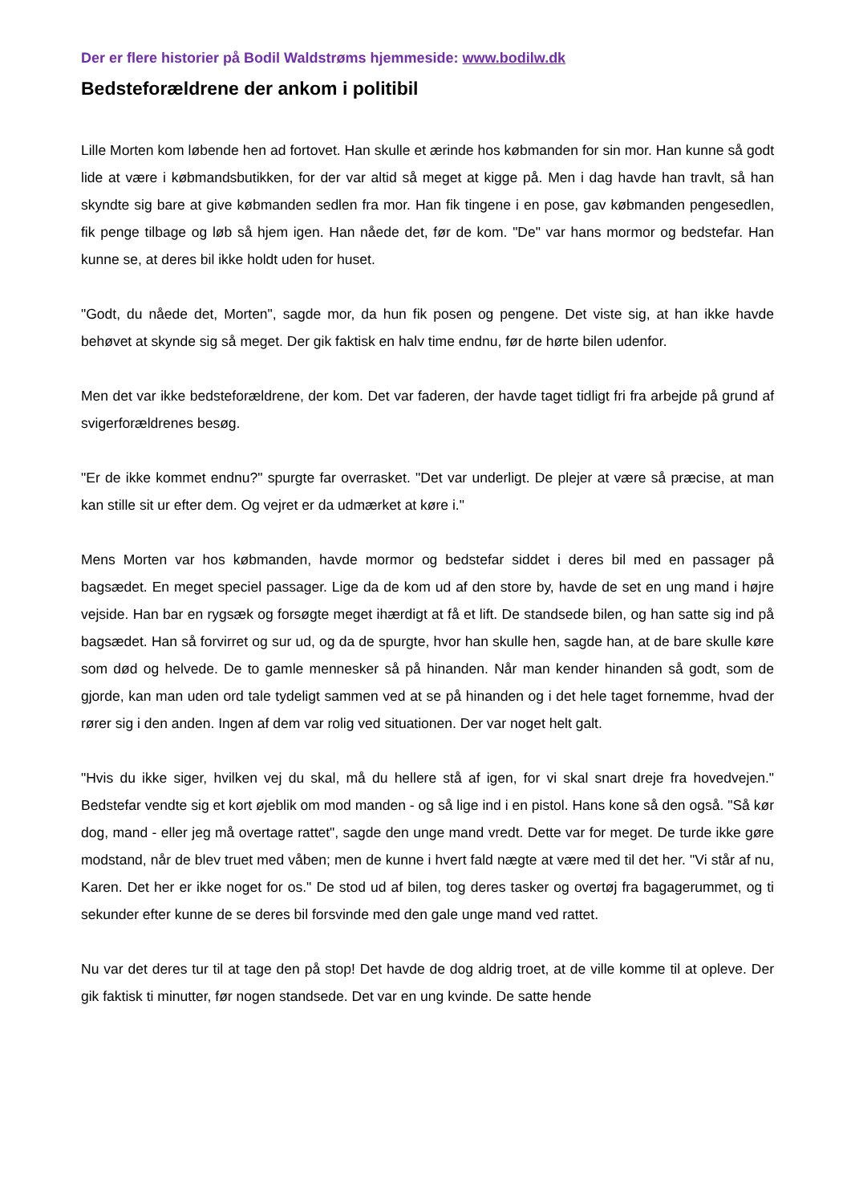Der er flere historier på Bodil Waldstrøms hjemmeside: www.bodilw.dk
Bedsteforældrene der ankom i politibil
Lille Morten kom løbende hen ad fortovet. Han skulle et ærinde hos købmanden for sin mor. Han kunne så godt lide at være i købmandsbutikken, for der var altid så meget at kigge på. Men i dag havde han travlt, så han skyndte sig bare at give købmanden sedlen fra mor. Han fik tingene i en pose, gav købmanden pengesedlen, fik penge tilbage og løb så hjem igen. Han nåede det, før de kom. "De" var hans mormor og bedstefar. Han kunne se, at deres bil ikke holdt uden for huset.
"Godt, du nåede det, Morten", sagde mor, da hun fik posen og pengene. Det viste sig, at han ikke havde behøvet at skynde sig så meget. Der gik faktisk en halv time endnu, før de hørte bilen udenfor.
Men det var ikke bedsteforældrene, der kom. Det var faderen, der havde taget tidligt fri fra arbejde på grund af svigerforældrenes besøg.
"Er de ikke kommet endnu?" spurgte far overrasket. "Det var underligt. De plejer at være så præcise, at man kan stille sit ur efter dem. Og vejret er da udmærket at køre i."
Mens Morten var hos købmanden, havde mormor og bedstefar siddet i deres bil med en passager på bagsædet. En meget speciel passager. Lige da de kom ud af den store by, havde de set en ung mand i højre vejside. Han bar en rygsæk og forsøgte meget ihærdigt at få et lift. De standsede bilen, og han satte sig ind på bagsædet. Han så forvirret og sur ud, og da de spurgte, hvor han skulle hen, sagde han, at de bare skulle køre som død og helvede. De to gamle mennesker så på hinanden. Når man kender hinanden så godt, som de gjorde, kan man uden ord tale tydeligt sammen ved at se på hinanden og i det hele taget fornemme, hvad der rører sig i den anden. Ingen af dem var rolig ved situationen. Der var noget helt galt.
"Hvis du ikke siger, hvilken vej du skal, må du hellere stå af igen, for vi skal snart dreje fra hovedvejen." Bedstefar vendte sig et kort øjeblik om mod manden - og så lige ind i en pistol. Hans kone så den også. "Så kør dog, mand - eller jeg må overtage rattet", sagde den unge mand vredt. Dette var for meget. De turde ikke gøre modstand, når de blev truet med våben; men de kunne i hvert fald nægte at være med til det her. "Vi står af nu, Karen. Det her er ikke noget for os." De stod ud af bilen, tog deres tasker og overtøj fra bagagerummet, og ti sekunder efter kunne de se deres bil forsvinde med den gale unge mand ved rattet.
Nu var det deres tur til at tage den på stop! Det havde de dog aldrig troet, at de ville komme til at opleve. Der gik faktisk ti minutter, før nogen standsede. Det var en ung kvinde. De satte hende